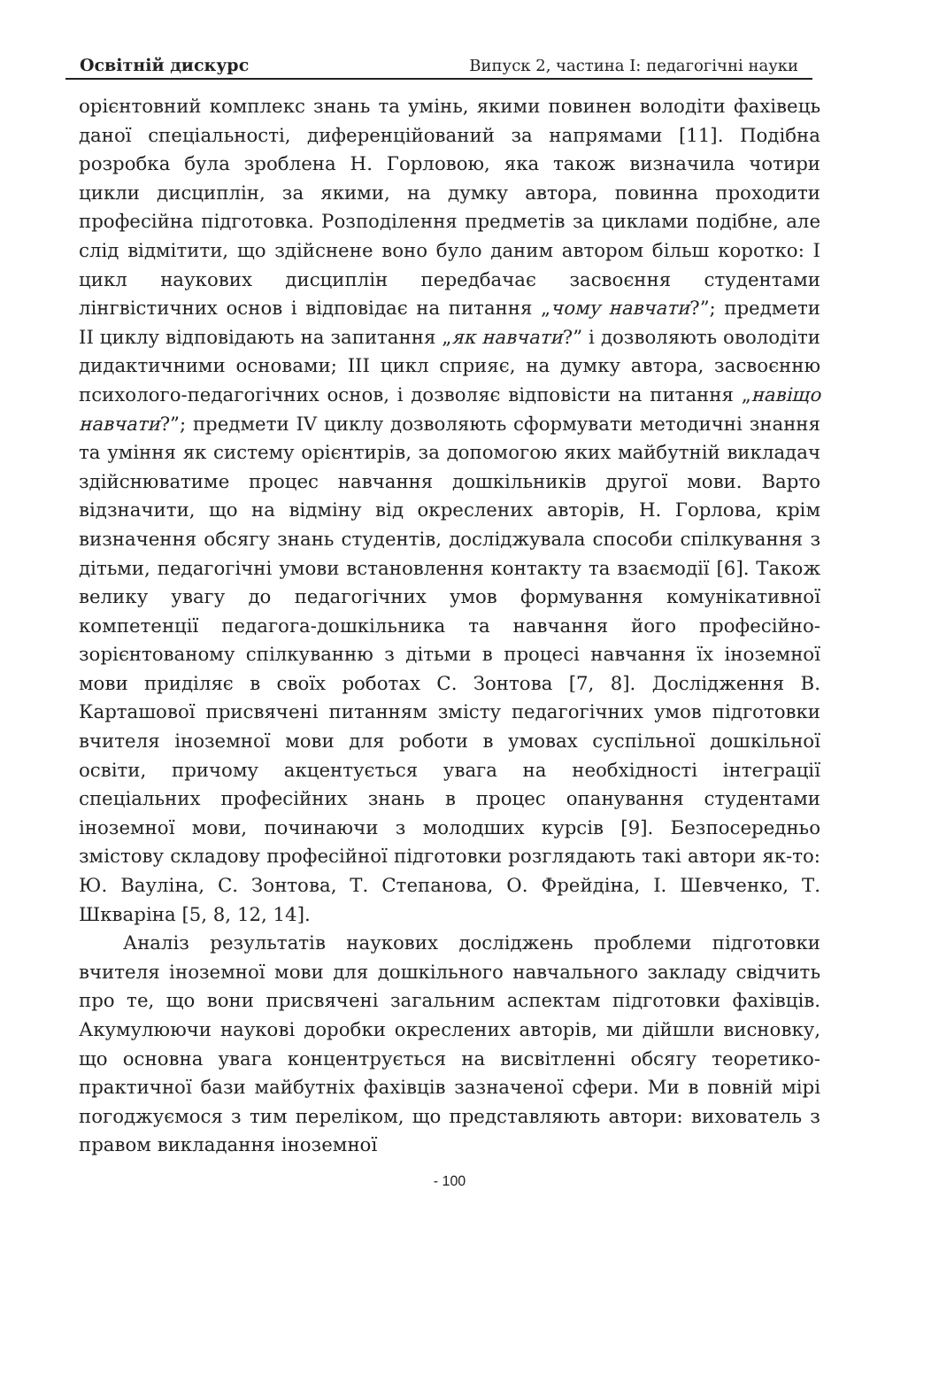Освітній дискурс Випуск 2, частина І: педагогічні науки
орієнтовний комплекс знань та умінь, якими повинен володіти фахівець даної спеціальності, диференційований за напрямами [11]. Подібна розробка була зроблена Н. Горловою, яка також визначила чотири цикли дисциплін, за якими, на думку автора, повинна проходити професійна підготовка. Розподілення предметів за циклами подібне, але слід відмітити, що здійснене воно було даним автором більш коротко: І цикл наукових дисциплін передбачає засвоєння студентами лінгвістичних основ і відповідає на питання „чому навчати?”; предмети ІІ циклу відповідають на запитання „як навчати?” і дозволяють оволодіти дидактичними основами; ІІІ цикл сприяє, на думку автора, засвоєнню психолого-педагогічних основ, і дозволяє відповісти на питання „навіщо навчати?”; предмети ІV циклу дозволяють сформувати методичні знання та уміння як систему орієнтирів, за допомогою яких майбутній викладач здійснюватиме процес навчання дошкільників другої мови. Варто відзначити, що на відміну від окреслених авторів, Н. Горлова, крім визначення обсягу знань студентів, досліджувала способи спілкування з дітьми, педагогічні умови встановлення контакту та взаємодії [6]. Також велику увагу до педагогічних умов формування комунікативної компетенції педагога-дошкільника та навчання його професійно-зорієнтованому спілкуванню з дітьми в процесі навчання їх іноземної мови приділяє в своїх роботах С. Зонтова [7, 8]. Дослідження В. Карташової присвячені питанням змісту педагогічних умов підготовки вчителя іноземної мови для роботи в умовах суспільної дошкільної освіти, причому акцентується увага на необхідності інтеграції спеціальних професійних знань в процес опанування студентами іноземної мови, починаючи з молодших курсів [9]. Безпосередньо змістову складову професійної підготовки розглядають такі автори як-то: Ю. Вауліна, С. Зонтова, Т. Степанова, О. Фрейдіна, І. Шевченко, Т. Шкваріна [5, 8, 12, 14].
Аналіз результатів наукових досліджень проблеми підготовки вчителя іноземної мови для дошкільного навчального закладу свідчить про те, що вони присвячені загальним аспектам підготовки фахівців. Акумулюючи наукові доробки окреслених авторів, ми дійшли висновку, що основна увага концентрується на висвітленні обсягу теоретико-практичної бази майбутніх фахівців зазначеної сфери. Ми в повній мірі погоджуємося з тим переліком, що представляють автори: вихователь з правом викладання іноземної
- 100